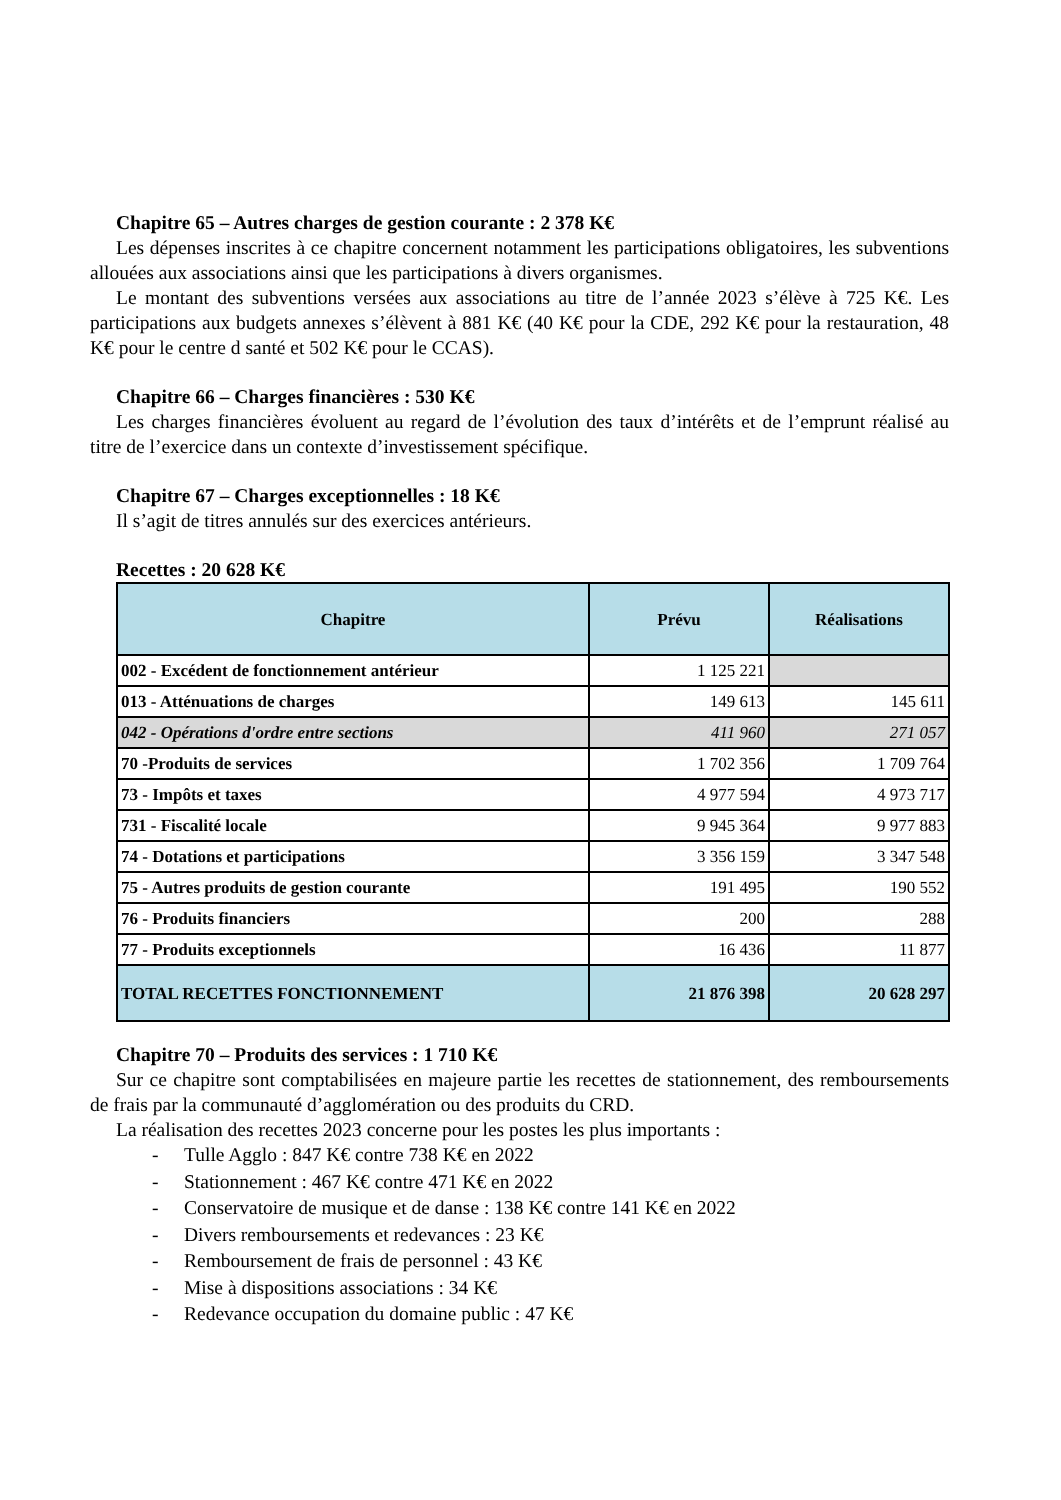Chapitre 65 – Autres charges de gestion courante : 2 378 K€
Les dépenses inscrites à ce chapitre concernent notamment les participations obligatoires, les subventions allouées aux associations ainsi que les participations à divers organismes.
Le montant des subventions versées aux associations au titre de l’année 2023 s’élève à 725 K€. Les participations aux budgets annexes s’élèvent à 881 K€ (40 K€ pour la CDE, 292 K€ pour la restauration, 48 K€ pour le centre d santé et 502 K€ pour le CCAS).
Chapitre 66 – Charges financières : 530 K€
Les charges financières évoluent au regard de l’évolution des taux d’intérêts et de l’emprunt réalisé au titre de l’exercice dans un contexte d’investissement spécifique.
Chapitre 67 – Charges exceptionnelles : 18 K€
Il s’agit de titres annulés sur des exercices antérieurs.
Recettes : 20 628 K€
| Chapitre | Prévu | Réalisations |
| --- | --- | --- |
| 002 - Excédent de fonctionnement antérieur | 1 125 221 | |
| 013 - Atténuations de charges | 149 613 | 145 611 |
| 042 - Opérations d'ordre entre sections | 411 960 | 271 057 |
| 70 -Produits de services | 1 702 356 | 1 709 764 |
| 73 - Impôts et taxes | 4 977 594 | 4 973 717 |
| 731 - Fiscalité locale | 9 945 364 | 9 977 883 |
| 74 - Dotations et participations | 3 356 159 | 3 347 548 |
| 75 - Autres produits de gestion courante | 191 495 | 190 552 |
| 76 - Produits financiers | 200 | 288 |
| 77 - Produits exceptionnels | 16 436 | 11 877 |
| TOTAL RECETTES FONCTIONNEMENT | 21 876 398 | 20 628 297 |
Chapitre 70 – Produits des services : 1 710 K€
Sur ce chapitre sont comptabilisées en majeure partie les recettes de stationnement, des remboursements de frais par la communauté d’agglomération ou des produits du CRD.
La réalisation des recettes 2023 concerne pour les postes les plus importants :
- Tulle Agglo : 847 K€ contre 738 K€ en 2022
- Stationnement : 467 K€ contre 471 K€ en 2022
- Conservatoire de musique et de danse : 138 K€ contre 141 K€ en 2022
- Divers remboursements et redevances : 23 K€
- Remboursement de frais de personnel : 43 K€
- Mise à dispositions associations : 34 K€
- Redevance occupation du domaine public : 47 K€